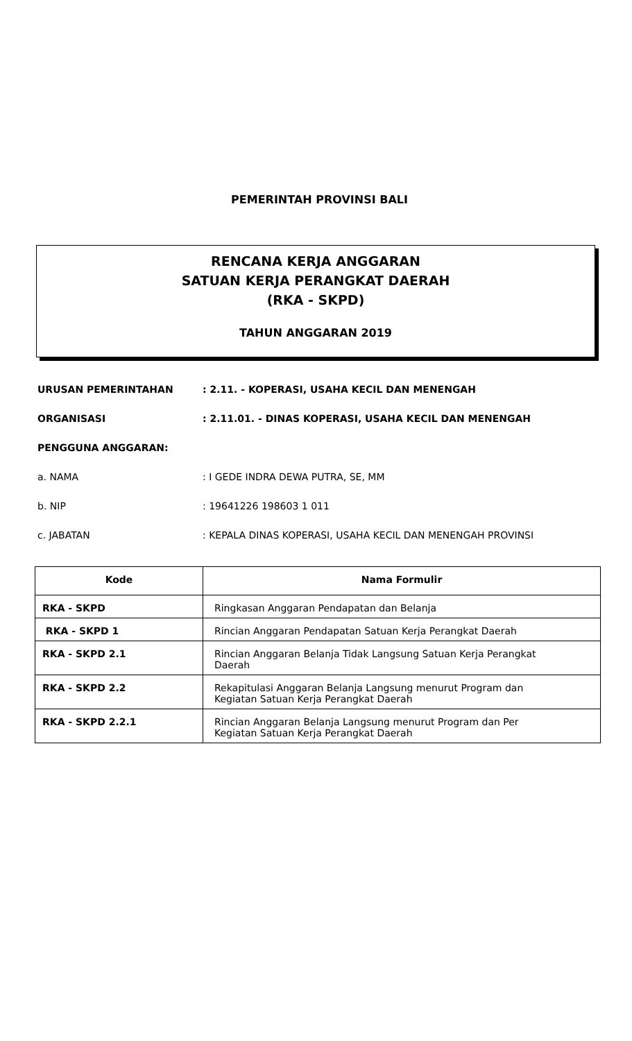PEMERINTAH PROVINSI BALI
RENCANA KERJA ANGGARAN
SATUAN KERJA PERANGKAT DAERAH
(RKA - SKPD)
TAHUN ANGGARAN 2019
URUSAN PEMERINTAHAN
: 2.11. - KOPERASI, USAHA KECIL DAN MENENGAH
ORGANISASI
: 2.11.01. - DINAS KOPERASI, USAHA KECIL DAN MENENGAH
PENGGUNA ANGGARAN:
a. NAMA
: I GEDE INDRA DEWA PUTRA, SE, MM
b. NIP : 19641226 198603 1 011
c. JABATAN
: KEPALA DINAS KOPERASI, USAHA KECIL DAN MENENGAH PROVINSI
| Kode | Nama Formulir |
| --- | --- |
| RKA - SKPD | Ringkasan Anggaran Pendapatan dan Belanja |
| RKA - SKPD 1 | Rincian Anggaran Pendapatan Satuan Kerja Perangkat Daerah |
| RKA - SKPD 2.1 | Rincian Anggaran Belanja Tidak Langsung Satuan Kerja Perangkat Daerah |
| RKA - SKPD 2.2 | Rekapitulasi Anggaran Belanja Langsung menurut Program dan Kegiatan Satuan Kerja Perangkat Daerah |
| RKA - SKPD 2.2.1 | Rincian Anggaran Belanja Langsung menurut Program dan Per Kegiatan Satuan Kerja Perangkat Daerah |